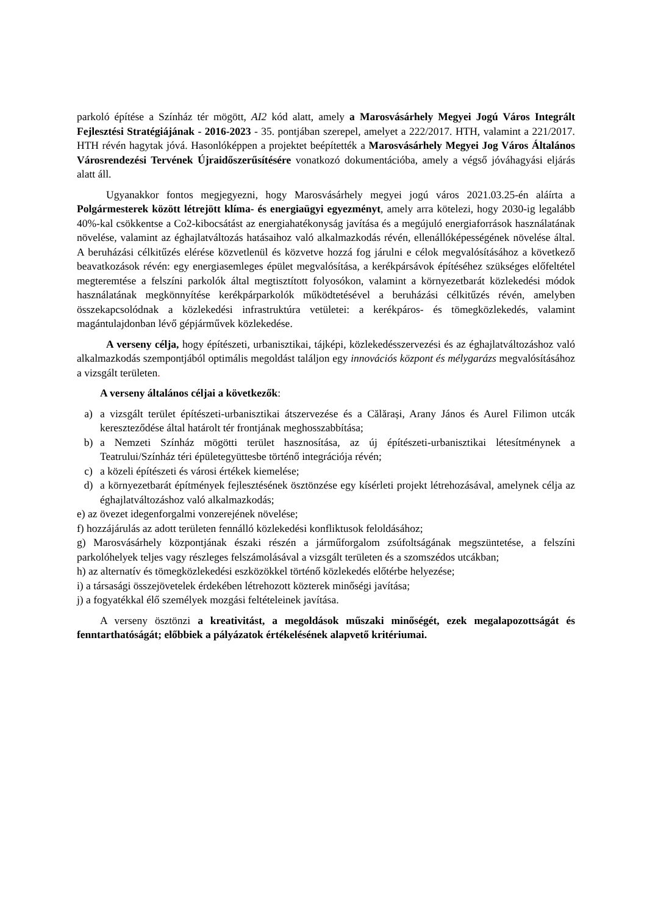parkoló építése a Színház tér mögött, AI2 kód alatt, amely a Marosvásárhely Megyei Jogú Város Integrált Fejlesztési Stratégiájának - 2016-2023 - 35. pontjában szerepel, amelyet a 222/2017. HTH, valamint a 221/2017. HTH révén hagytak jóvá. Hasonlóképpen a projektet beépítették a Marosvásárhely Megyei Jog Város Általános Városrendezési Tervének Újraidőszerűsítésére vonatkozó dokumentációba, amely a végső jóváhagyási eljárás alatt áll.
Ugyanakkor fontos megjegyezni, hogy Marosvásárhely megyei jogú város 2021.03.25-én aláírta a Polgármesterek között létrejött klíma- és energiaügyi egyezményt, amely arra kötelezi, hogy 2030-ig legalább 40%-kal csökkentse a Co2-kibocsátást az energiahatékonyság javítása és a megújuló energiaforrások használatának növelése, valamint az éghajlatváltozás hatásaihoz való alkalmazkodás révén, ellenállóképességének növelése által. A beruházási célkitűzés elérése közvetlenül és közvetve hozzá fog járulni e célok megvalósításához a következő beavatkozások révén: egy energiasemleges épület megvalósítása, a kerékpársávok építéséhez szükséges előfeltétel megteremtése a felszíni parkolók által megtisztított folyosókon, valamint a környezetbarát közlekedési módok használatának megkönnyítése kerékpárparkolók működtetésével a beruházási célkitűzés révén, amelyben összekapcsolódnak a közlekedési infrastruktúra vetületei: a kerékpáros- és tömegközlekedés, valamint magántulajdonban lévő gépjárművek közlekedése.
A verseny célja, hogy építészeti, urbanisztikai, tájképi, közlekedésszervezési és az éghajlatváltozáshoz való alkalmazkodás szempontjából optimális megoldást találjon egy innovációs központ és mélygarázs megvalósításához a vizsgált területen.
A verseny általános céljai a következők:
a) a vizsgált terület építészeti-urbanisztikai átszervezése és a Călărași, Arany János és Aurel Filimon utcák kereszteződése által határolt tér frontjának meghosszabbítása;
b) a Nemzeti Színház mögötti terület hasznosítása, az új építészeti-urbanisztikai létesítménynek a Teatrului/Színház téri épületegyüttesbe történő integrációja révén;
c) a közeli építészeti és városi értékek kiemelése;
d) a környezetbarát építmények fejlesztésének ösztönzése egy kísérleti projekt létrehozásával, amelynek célja az éghajlatváltozáshoz való alkalmazkodás;
e) az övezet idegenforgalmi vonzerejének növelése;
f) hozzájárulás az adott területen fennálló közlekedési konfliktusok feloldásához;
g) Marosvásárhely központjának északi részén a járműforgalom zsúfoltságának megszüntetése, a felszíni parkolóhelyek teljes vagy részleges felszámolásával a vizsgált területen és a szomszédos utcákban;
h) az alternatív és tömegközlekedési eszközökkel történő közlekedés előtérbe helyezése;
i) a társasági összejövetelek érdekében létrehozott közterek minőségi javítása;
j) a fogyatékkal élő személyek mozgási feltételeinek javítása.
A verseny ösztönzi a kreativitást, a megoldások műszaki minőségét, ezek megalapozottságát és fenntarthatóságát; előbbiek a pályázatok értékelésének alapvető kritériumai.